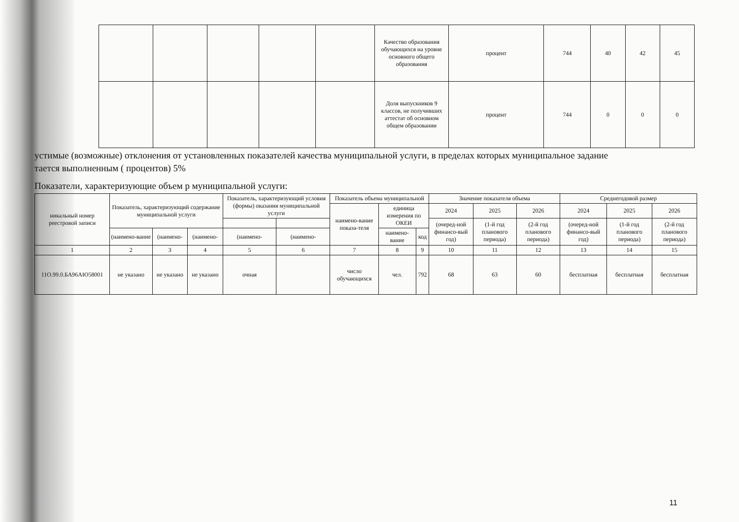| | | | | | Качество образования обучающихся на уровне основного общего образования | процент | 744 | 40 | 42 | 45 |
| | | | | | Доля выпускников 9 классов, не получивших аттестат об основном общем образовании | процент | 744 | 0 | 0 | 0 |
устимые (возможные) отклонения от установленных показателей качества муниципальной услуги, в пределах которых муниципальное задание
тается выполненным ( процентов) 5%
Показатели, характеризующие объем р муниципальной услуги:
| никальный номер реестровой записи | Показатель, характеризующий содержание муниципальной услуги | | | Показатель, характеризующий условия (формы) оказания муниципальной услуги | | Показатель объема муниципальной | | | Значение показателя объема | | | Среднегодовой размер | | |
| --- | --- | --- | --- | --- | --- | --- | --- | --- | --- | --- | --- | --- | --- | --- |
| | | | | | | наимено-вание показа-теля | единица измерения по ОКЕИ | | 2024 | 2025 | 2026 | 2024 | 2025 | 2026 |
| | | | | | | | | | (очеред-ной финансо-вый год) | (1-й год планового периода) | (2-й год планового периода) | (очеред-ной финансо-вый год) | (1-й год планового периода) | (2-й год планового периода) |
| | (наимено-вание | (наимено- | (наимено- | (наимено- | (наимено- | | наимено-вание | код | | | | | | |
| 1 | 2 | 3 | 4 | 5 | 6 | 7 | 8 | 9 | 10 | 11 | 12 | 13 | 14 | 15 |
| 11О.99.0.БА96АЮ58001 | не указано | не указано | не указано | очная | | число обучающихся | чел. | 792 | 68 | 63 | 60 | бесплатная | бесплатная | бесплатная |
11